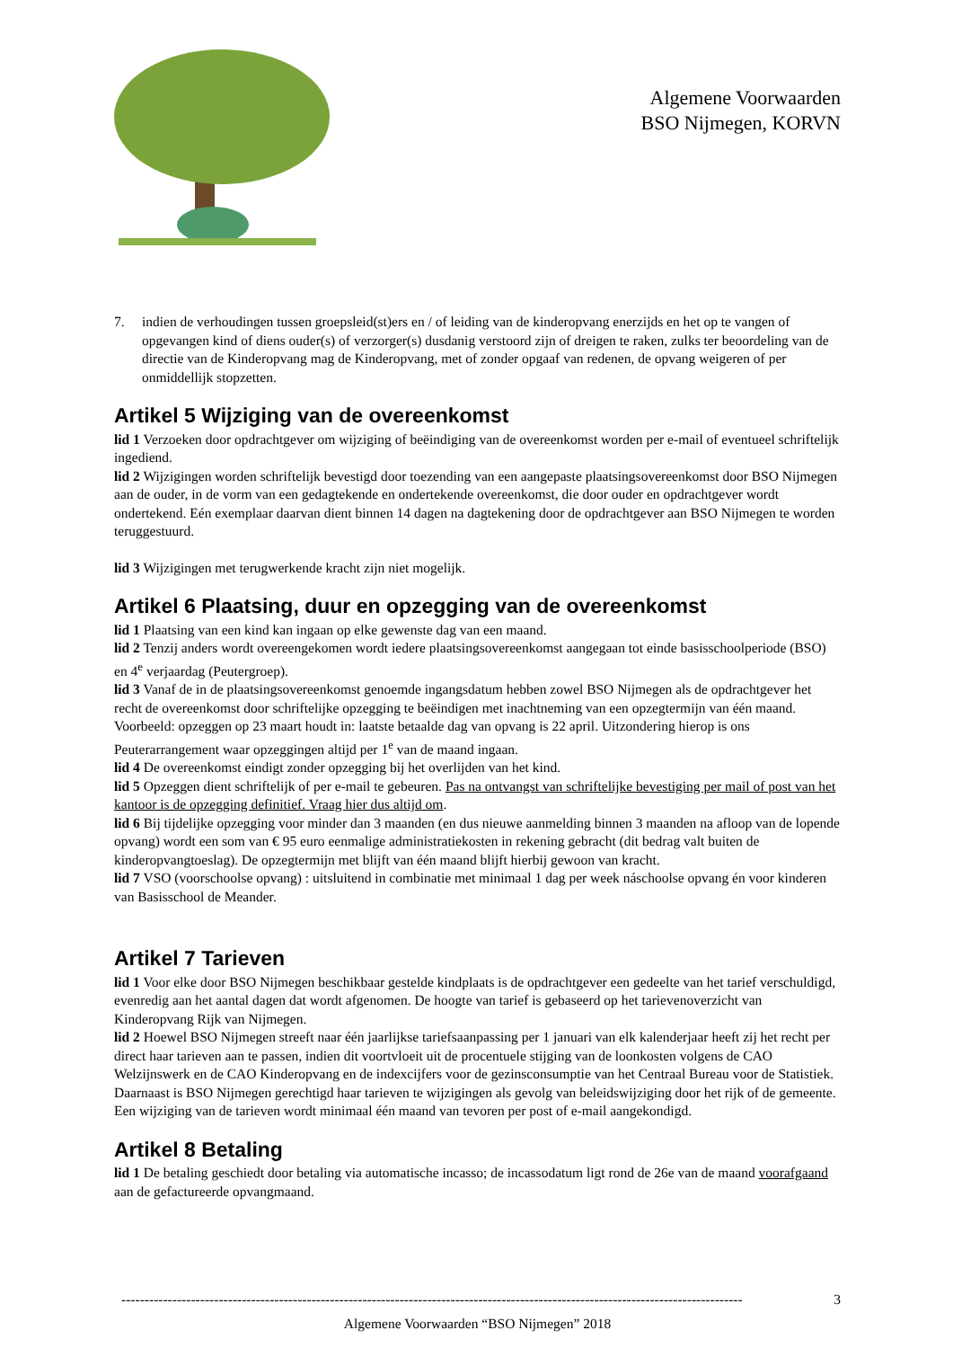Algemene Voorwaarden
BSO Nijmegen, KORVN
7. indien de verhoudingen tussen groepsleid(st)ers en / of leiding van de kinderopvang enerzijds en het op te vangen of opgevangen kind of diens ouder(s) of verzorger(s) dusdanig verstoord zijn of dreigen te raken, zulks ter beoordeling van de directie van de Kinderopvang mag de Kinderopvang, met of zonder opgaaf van redenen, de opvang weigeren of per onmiddellijk stopzetten.
Artikel 5 Wijziging van de overeenkomst
lid 1 Verzoeken door opdrachtgever om wijziging of beëindiging van de overeenkomst worden per e-mail of eventueel schriftelijk ingediend.
lid 2 Wijzigingen worden schriftelijk bevestigd door toezending van een aangepaste plaatsingsovereenkomst door BSO Nijmegen aan de ouder, in de vorm van een gedagtekende en ondertekende overeenkomst, die door ouder en opdrachtgever wordt ondertekend. Eén exemplaar daarvan dient binnen 14 dagen na dagtekening door de opdrachtgever aan BSO Nijmegen te worden teruggestuurd.
lid 3 Wijzigingen met terugwerkende kracht zijn niet mogelijk.
Artikel 6 Plaatsing, duur en opzegging van de overeenkomst
lid 1 Plaatsing van een kind kan ingaan op elke gewenste dag van een maand.
lid 2 Tenzij anders wordt overeengekomen wordt iedere plaatsingsovereenkomst aangegaan tot einde basisschoolperiode (BSO) en 4<sup>e</sup> verjaardag (Peutergroep).
lid 3 Vanaf de in de plaatsingsovereenkomst genoemde ingangsdatum hebben zowel BSO Nijmegen als de opdrachtgever het recht de overeenkomst door schriftelijke opzegging te beëindigen met inachtneming van een opzegtermijn van één maand. Voorbeeld: opzeggen op 23 maart houdt in: laatste betaalde dag van opvang is 22 april. Uitzondering hierop is ons Peuterarrangement waar opzeggingen altijd per 1<sup>e</sup> van de maand ingaan.
lid 4 De overeenkomst eindigt zonder opzegging bij het overlijden van het kind.
lid 5 Opzeggen dient schriftelijk of per e-mail te gebeuren. Pas na ontvangst van schriftelijke bevestiging per mail of post van het kantoor is de opzegging definitief. Vraag hier dus altijd om.
lid 6 Bij tijdelijke opzegging voor minder dan 3 maanden (en dus nieuwe aanmelding binnen 3 maanden na afloop van de lopende opvang) wordt een som van € 95 euro eenmalige administratiekosten in rekening gebracht (dit bedrag valt buiten de kinderopvangtoeslag). De opzegtermijn met blijft van één maand blijft hierbij gewoon van kracht.
lid 7 VSO (voorschoolse opvang) : uitsluitend in combinatie met minimaal 1 dag per week náschoolse opvang én voor kinderen van Basisschool de Meander.
Artikel 7 Tarieven
lid 1 Voor elke door BSO Nijmegen beschikbaar gestelde kindplaats is de opdrachtgever een gedeelte van het tarief verschuldigd, evenredig aan het aantal dagen dat wordt afgenomen. De hoogte van tarief is gebaseerd op het tarievenoverzicht van Kinderopvang Rijk van Nijmegen.
lid 2 Hoewel BSO Nijmegen streeft naar één jaarlijkse tariefsaanpassing per 1 januari van elk kalenderjaar heeft zij het recht per direct haar tarieven aan te passen, indien dit voortvloeit uit de procentuele stijging van de loonkosten volgens de CAO Welzijnswerk en de CAO Kinderopvang en de indexcijfers voor de gezinsconsumptie van het Centraal Bureau voor de Statistiek. Daarnaast is BSO Nijmegen gerechtigd haar tarieven te wijzigingen als gevolg van beleidswijziging door het rijk of de gemeente. Een wijziging van de tarieven wordt minimaal één maand van tevoren per post of e-mail aangekondigd.
Artikel 8 Betaling
lid 1 De betaling geschiedt door betaling via automatische incasso; de incassodatum ligt rond de 26e van de maand voorafgaand aan de gefactureerde opvangmaand.
-------------------------------------------------------------------------------------------------------------------------------------- 3
Algemene Voorwaarden “BSO Nijmegen” 2018